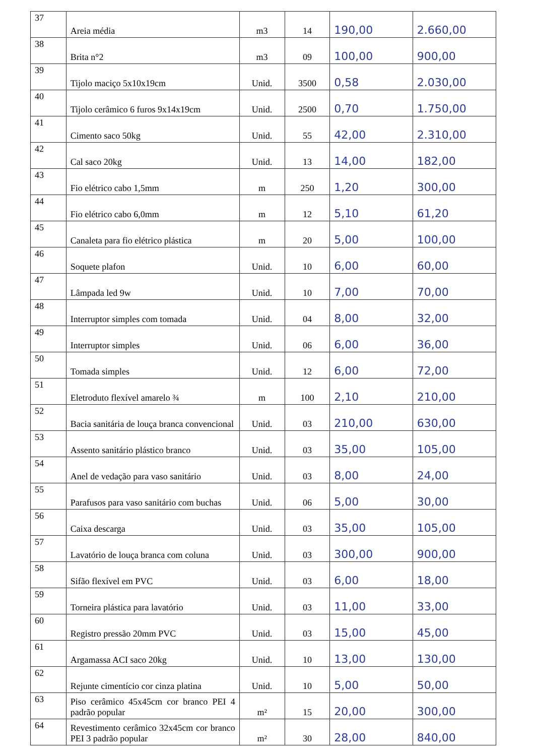| 37 | Areia média | m3 | 14 | 190,00 | 2.660,00 |
| 38 | Brita n°2 | m3 | 09 | 100,00 | 900,00 |
| 39 | Tijolo maciço 5x10x19cm | Unid. | 3500 | 0,58 | 2.030,00 |
| 40 | Tijolo cerâmico 6 furos 9x14x19cm | Unid. | 2500 | 0,70 | 1.750,00 |
| 41 | Cimento saco 50kg | Unid. | 55 | 42,00 | 2.310,00 |
| 42 | Cal saco 20kg | Unid. | 13 | 14,00 | 182,00 |
| 43 | Fio elétrico cabo 1,5mm | m | 250 | 1,20 | 300,00 |
| 44 | Fio elétrico cabo 6,0mm | m | 12 | 5,10 | 61,20 |
| 45 | Canaleta para fio elétrico plástica | m | 20 | 5,00 | 100,00 |
| 46 | Soquete plafon | Unid. | 10 | 6,00 | 60,00 |
| 47 | Lâmpada led 9w | Unid. | 10 | 7,00 | 70,00 |
| 48 | Interruptor simples com tomada | Unid. | 04 | 8,00 | 32,00 |
| 49 | Interruptor simples | Unid. | 06 | 6,00 | 36,00 |
| 50 | Tomada simples | Unid. | 12 | 6,00 | 72,00 |
| 51 | Eletroduto flexível amarelo ¾ | m | 100 | 2,10 | 210,00 |
| 52 | Bacia sanitária de louça branca convencional | Unid. | 03 | 210,00 | 630,00 |
| 53 | Assento sanitário plástico branco | Unid. | 03 | 35,00 | 105,00 |
| 54 | Anel de vedação para vaso sanitário | Unid. | 03 | 8,00 | 24,00 |
| 55 | Parafusos para vaso sanitário com buchas | Unid. | 06 | 5,00 | 30,00 |
| 56 | Caixa descarga | Unid. | 03 | 35,00 | 105,00 |
| 57 | Lavatório de louça branca com coluna | Unid. | 03 | 300,00 | 900,00 |
| 58 | Sifão flexível em PVC | Unid. | 03 | 6,00 | 18,00 |
| 59 | Torneira plástica para lavatório | Unid. | 03 | 11,00 | 33,00 |
| 60 | Registro pressão 20mm PVC | Unid. | 03 | 15,00 | 45,00 |
| 61 | Argamassa ACI saco 20kg | Unid. | 10 | 13,00 | 130,00 |
| 62 | Rejunte cimentício cor cinza platina | Unid. | 10 | 5,00 | 50,00 |
| 63 | Piso cerâmico 45x45cm cor branco PEI 4 padrão popular | m² | 15 | 20,00 | 300,00 |
| 64 | Revestimento cerâmico 32x45cm cor branco PEI 3 padrão popular | m² | 30 | 28,00 | 840,00 |